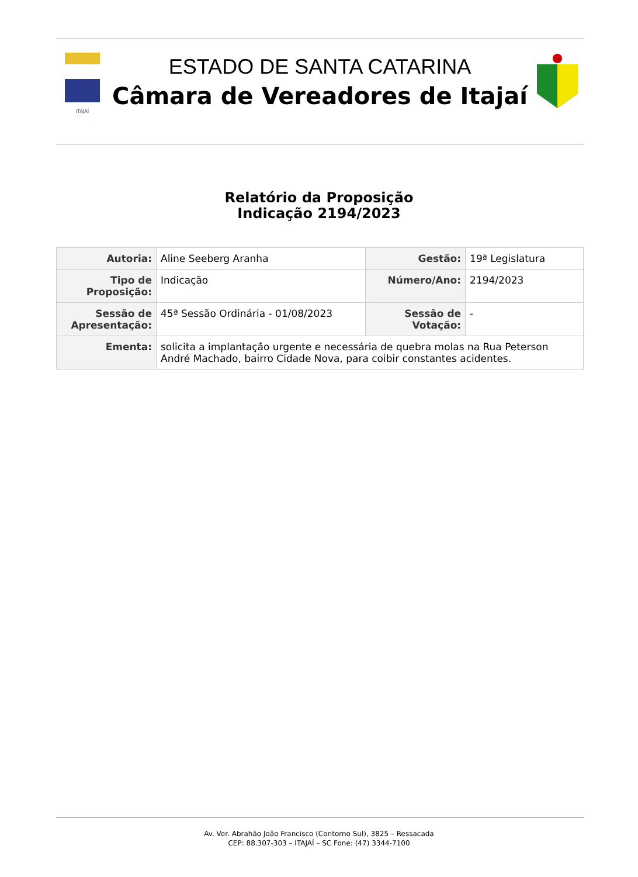ITAJAÍ
ESTADO DE SANTA CATARINA
Câmara de Vereadores de Itajaí
Relatório da Proposição
Indicação 2194/2023
| Autoria: | Aline Seeberg Aranha | Gestão: | 19ª Legislatura |
| Tipo de Proposição: | Indicação | Número/Ano: | 2194/2023 |
| Sessão de Apresentação: | 45ª Sessão Ordinária - 01/08/2023 | Sessão de Votação: | - |
| Ementa: | solicita a implantação urgente e necessária de quebra molas na Rua Peterson André Machado, bairro Cidade Nova, para coibir constantes acidentes. | | |
Av. Ver. Abrahão João Francisco (Contorno Sul), 3825 – Ressacada
CEP: 88.307-303 – ITAJAÍ – SC Fone: (47) 3344-7100